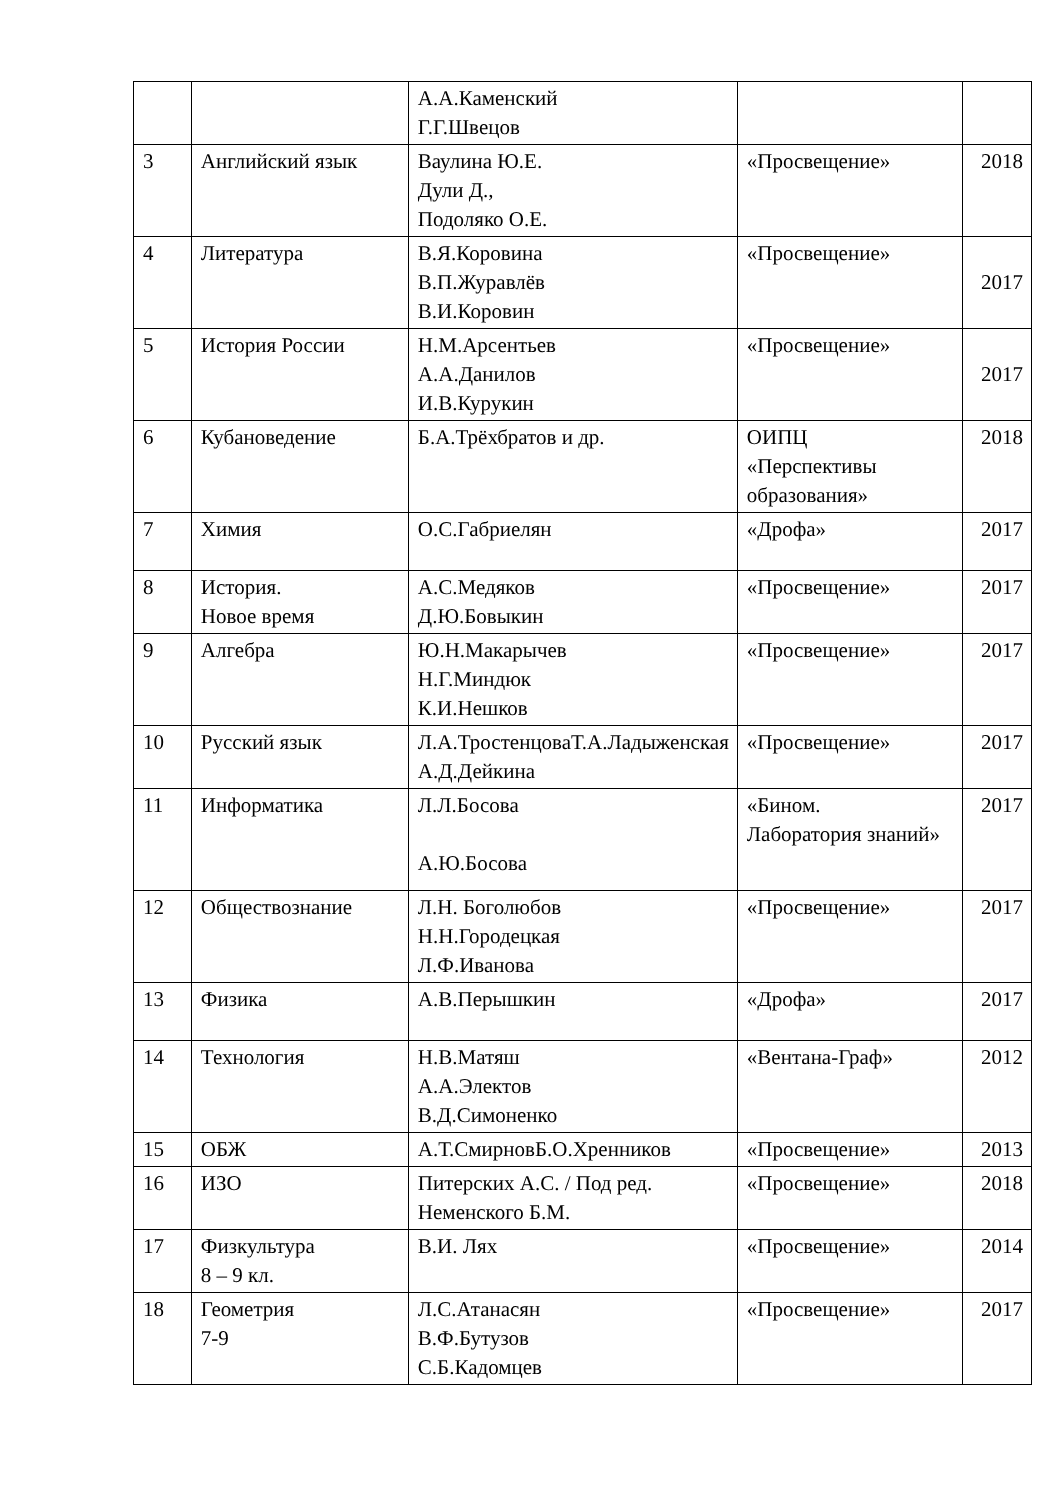| | | А.А.Каменский Г.Г.Швецов | | |
| 3 | Английский язык | Ваулина Ю.Е. Дули Д., Подоляко О.Е. | «Просвещение» | 2018 |
| 4 | Литература | В.Я.Коровина В.П.Журавлёв В.И.Коровин | «Просвещение» | 2017 |
| 5 | История России | Н.М.Арсентьев А.А.Данилов И.В.Курукин | «Просвещение» | 2017 |
| 6 | Кубановедение | Б.А.Трёхбратов и др. | ОИПЦ «Перспективы образования» | 2018 |
| 7 | Химия | О.С.Габриелян | «Дрофа» | 2017 |
| 8 | История. Новое время | А.С.Медяков Д.Ю.Бовыкин | «Просвещение» | 2017 |
| 9 | Алгебра | Ю.Н.Макарычев Н.Г.Миндюк К.И.Нешков | «Просвещение» | 2017 |
| 10 | Русский язык | Л.А.ТростенцоваТ.А.Ладыженская А.Д.Дейкина | «Просвещение» | 2017 |
| 11 | Информатика | Л.Л.Босова А.Ю.Босова | «Бином. Лаборатория знаний» | 2017 |
| 12 | Обществознание | Л.Н. Боголюбов Н.Н.Городецкая Л.Ф.Иванова | «Просвещение» | 2017 |
| 13 | Физика | А.В.Перышкин | «Дрофа» | 2017 |
| 14 | Технология | Н.В.Матяш А.А.Электов В.Д.Симоненко | «Вентана-Граф» | 2012 |
| 15 | ОБЖ | А.Т.СмирновБ.О.Хренников | «Просвещение» | 2013 |
| 16 | ИЗО | Питерских А.С. / Под ред. Неменского Б.М. | «Просвещение» | 2018 |
| 17 | Физкультура 8 – 9 кл. | В.И. Лях | «Просвещение» | 2014 |
| 18 | Геометрия 7-9 | Л.С.Атанасян В.Ф.Бутузов С.Б.Кадомцев | «Просвещение» | 2017 |